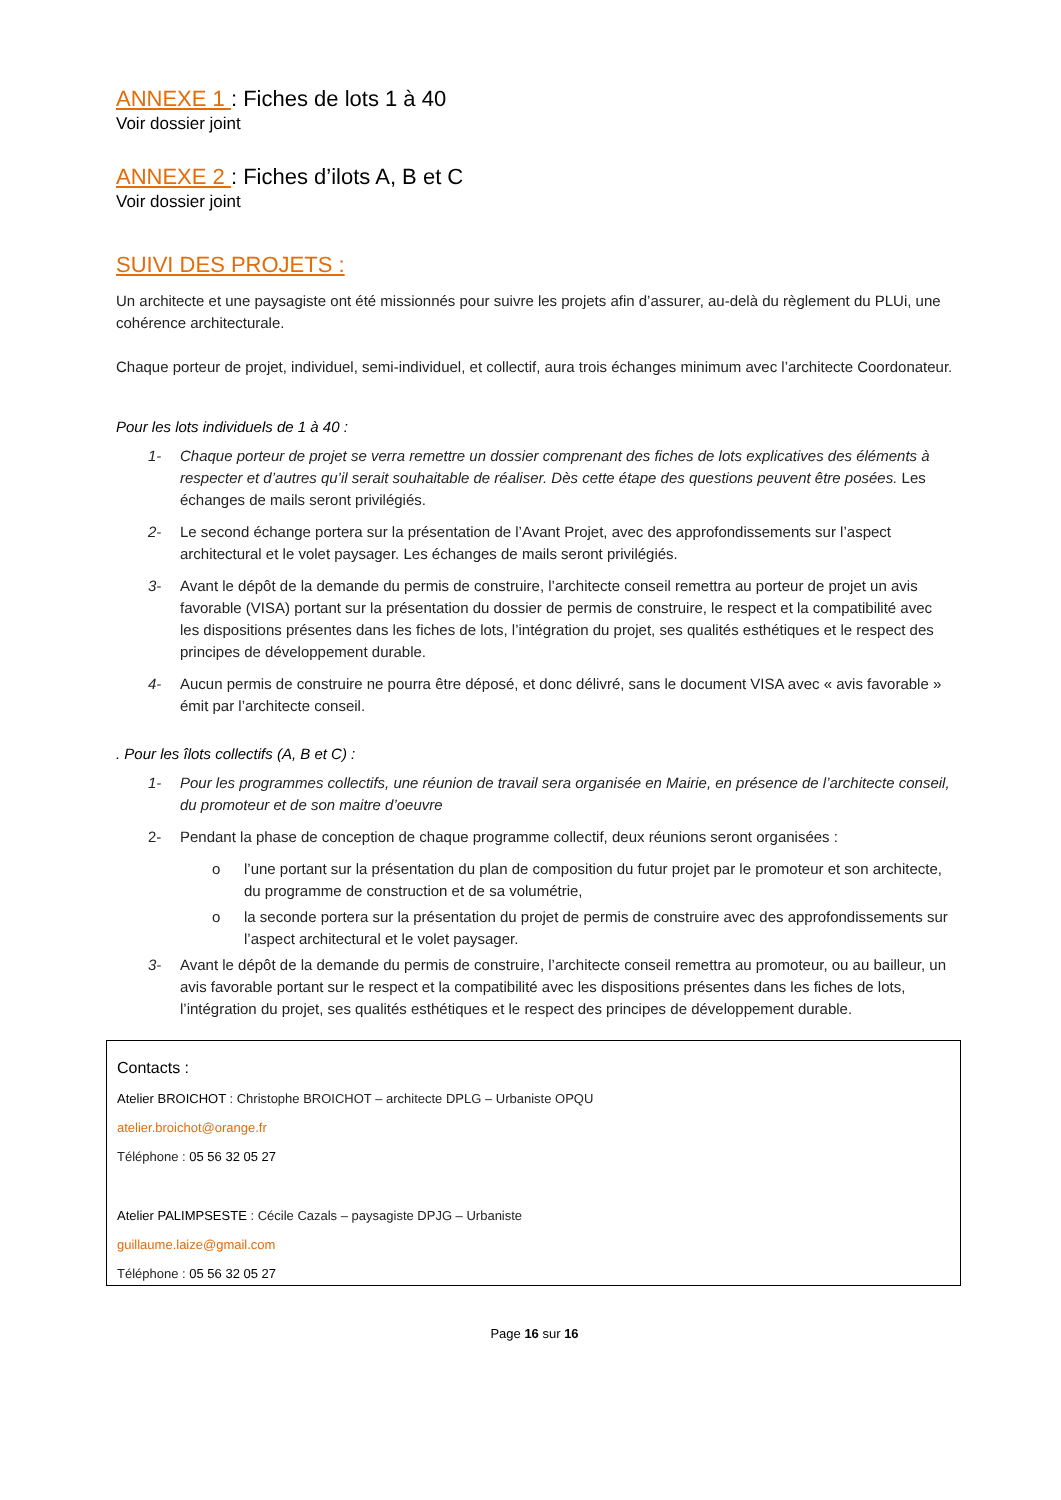ANNEXE 1 : Fiches de lots 1 à 40
Voir dossier joint
ANNEXE 2 : Fiches d’ilots A, B et C
Voir dossier joint
SUIVI DES PROJETS :
Un architecte et une paysagiste ont été missionnés pour suivre les projets afin d’assurer, au-delà du règlement du PLUi, une cohérence architecturale.
Chaque porteur de projet, individuel, semi-individuel, et collectif, aura trois échanges minimum avec l’architecte Coordonateur.
Pour les lots individuels de 1 à 40 :
1- Chaque porteur de projet se verra remettre un dossier comprenant des fiches de lots explicatives des éléments à respecter et d’autres qu’il serait souhaitable de réaliser. Dès cette étape des questions peuvent être posées. Les échanges de mails seront privilégiés.
2- Le second échange portera sur la présentation de l’Avant Projet, avec des approfondissements sur l’aspect architectural et le volet paysager. Les échanges de mails seront privilégiés.
3- Avant le dépôt de la demande du permis de construire, l’architecte conseil remettra au porteur de projet un avis favorable (VISA) portant sur la présentation du dossier de permis de construire, le respect et la compatibilité avec les dispositions présentes dans les fiches de lots, l’intégration du projet, ses qualités esthétiques et le respect des principes de développement durable.
4- Aucun permis de construire ne pourra être déposé, et donc délivré, sans le document VISA avec « avis favorable » émit par l’architecte conseil.
. Pour les îlots collectifs (A, B et C) :
1- Pour les programmes collectifs, une réunion de travail sera organisée en Mairie, en présence de l’architecte conseil, du promoteur et de son maitre d’oeuvre
2- Pendant la phase de conception de chaque programme collectif, deux réunions seront organisées :
o l’une portant sur la présentation du plan de composition du futur projet par le promoteur et son architecte, du programme de construction et de sa volumétrie,
o la seconde portera sur la présentation du projet de permis de construire avec des approfondissements sur l’aspect architectural et le volet paysager.
3- Avant le dépôt de la demande du permis de construire, l’architecte conseil remettra au promoteur, ou au bailleur, un avis favorable portant sur le respect et la compatibilité avec les dispositions présentes dans les fiches de lots, l’intégration du projet, ses qualités esthétiques et le respect des principes de développement durable.
Contacts :
Atelier BROICHOT : Christophe BROICHOT – architecte DPLG – Urbaniste OPQU
atelier.broichot@orange.fr
Téléphone : 05 56 32 05 27
Atelier PALIMPSESTE : Cécile Cazals – paysagiste DPJG – Urbaniste
guillaume.laize@gmail.com
Téléphone : 05 56 32 05 27
Page 16 sur 16